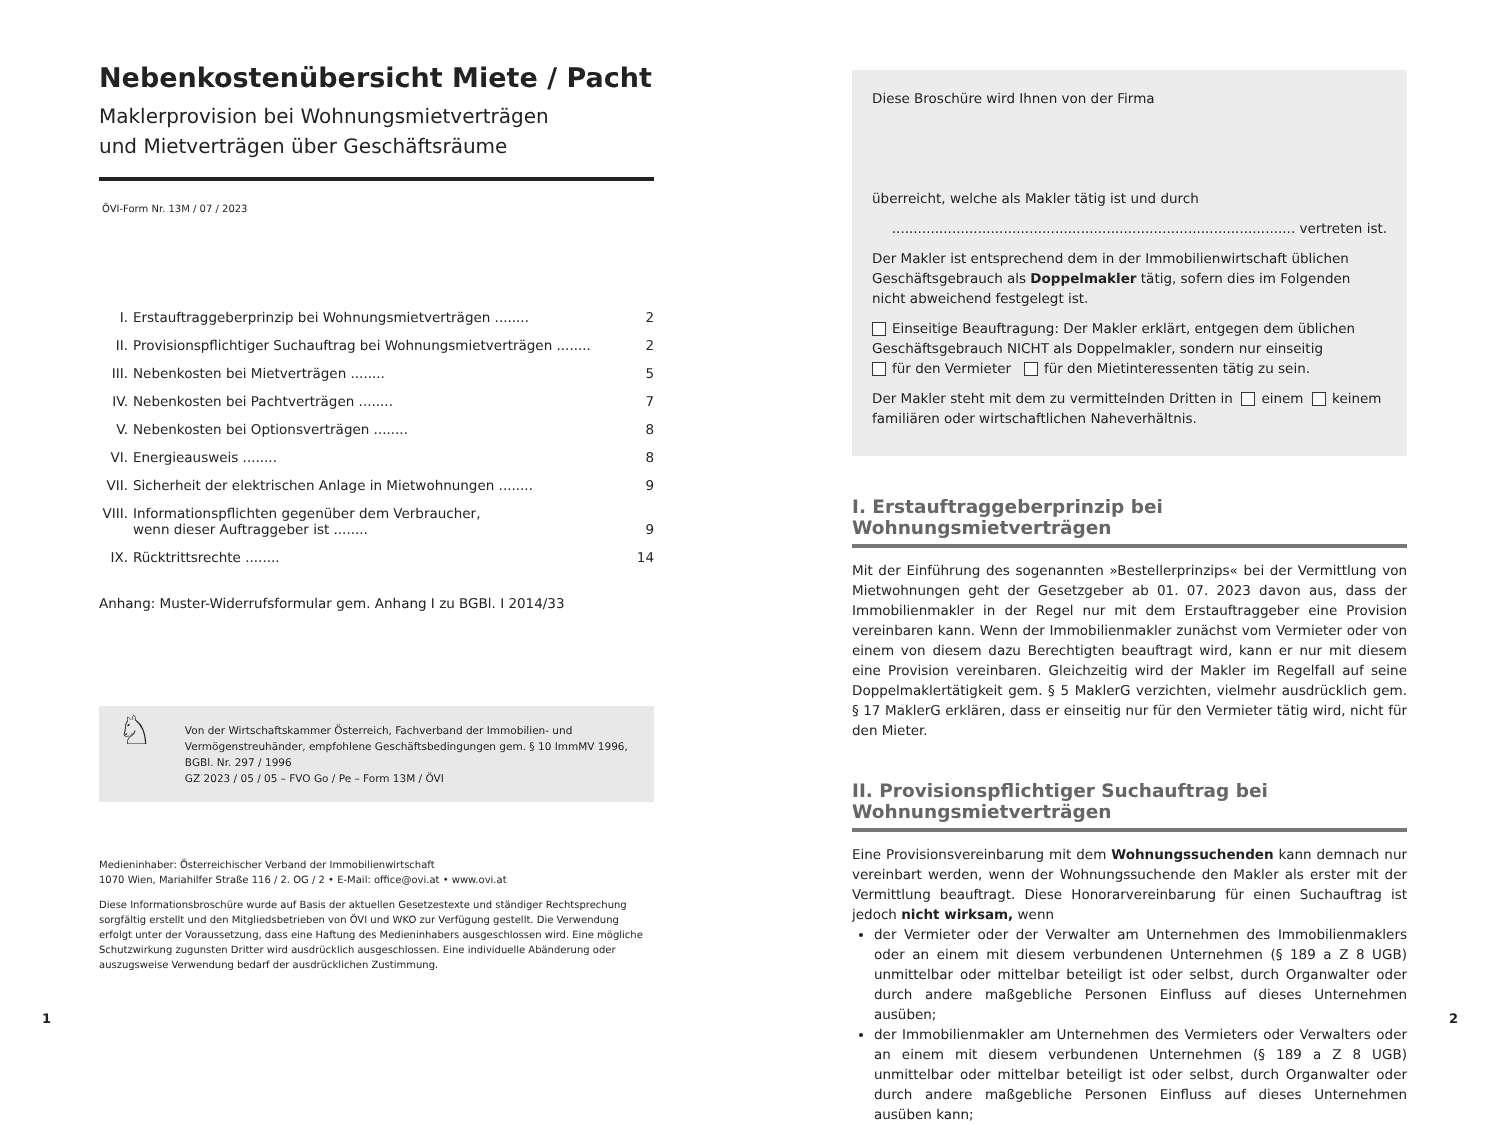Nebenkostenübersicht Miete / Pacht
Maklerprovision bei Wohnungsmietverträgen
und Mietverträgen über Geschäftsräume
ÖVI-Form Nr. 13M / 07 / 2023
I. Erstauftraggeberprinzip bei Wohnungsmietverträgen ........ 2
II. Provisionspflichtiger Suchauftrag bei Wohnungsmietverträgen ........ 2
III. Nebenkosten bei Mietverträgen ........ 5
IV. Nebenkosten bei Pachtverträgen ........ 7
V. Nebenkosten bei Optionsverträgen ........ 8
VI. Energieausweis ........ 8
VII. Sicherheit der elektrischen Anlage in Mietwohnungen ........ 9
VIII. Informationspflichten gegenüber dem Verbraucher,
wenn dieser Auftraggeber ist ........ 9
IX. Rücktrittsrechte ........ 14
Anhang: Muster-Widerrufsformular gem. Anhang I zu BGBl. I 2014/33
♘
Von der Wirtschaftskammer Österreich, Fachverband der Immobilien- und Vermögenstreu­händer, empfohlene Geschäftsbedingungen gem. § 10 ImmMV 1996, BGBl. Nr. 297 / 1996
GZ 2023 / 05 / 05 – FVO Go / Pe – Form 13M / ÖVI
Medieninhaber: Österreichischer Verband der Immobilienwirtschaft
1070 Wien, Mariahilfer Straße 116 / 2. OG / 2 • E-Mail: office@ovi.at • www.ovi.at
Diese Informationsbroschüre wurde auf Basis der aktuellen Gesetzestexte und ständiger Rechtsprechung sorgfältig erstellt und den Mitgliedsbetrieben von ÖVI und WKO zur Verfügung gestellt. Die Verwendung erfolgt unter der Voraussetzung, dass eine Haftung des Medieninhabers ausgeschlossen wird. Eine mögliche Schutzwirkung zugunsten Dritter wird ausdrücklich ausgeschlossen. Eine individuelle Abänderung oder auszugsweise Verwendung bedarf der ausdrücklichen Zustimmung.
Diese Broschüre wird Ihnen von der Firma
überreicht, welche als Makler tätig ist und durch
.............................................................................................. vertreten ist.
Der Makler ist entsprechend dem in der Immobilienwirtschaft üblichen Geschäfts­gebrauch als Doppelmakler tätig, sofern dies im Folgenden nicht abweichend festgelegt ist.
Einseitige Beauftragung: Der Makler erklärt, entgegen dem üblichen Geschäfts­gebrauch NICHT als Doppelmakler, sondern nur einseitig
für den Vermieter für den Mietinteressenten tätig zu sein.
Der Makler steht mit dem zu vermittelnden Dritten in einem keinem familiären oder wirtschaftlichen Naheverhältnis.
I. Erstauftraggeberprinzip bei Wohnungsmietverträgen
Mit der Einführung des sogenannten »Bestellerprinzips« bei der Vermittlung von Miet­wohnungen geht der Gesetzgeber ab 01. 07. 2023 davon aus, dass der Immobilienmakler in der Regel nur mit dem Erstauftraggeber eine Provision vereinbaren kann. Wenn der Immobilienmakler zunächst vom Vermieter oder von einem von diesem dazu Berechtigten beauftragt wird, kann er nur mit diesem eine Provision vereinbaren. Gleichzeitig wird der Makler im Regelfall auf seine Doppelmaklertätigkeit gem. § 5 MaklerG verzichten, vielmehr ausdrücklich gem. § 17 MaklerG erklären, dass er einseitig nur für den Vermieter tätig wird, nicht für den Mieter.
II. Provisionspflichtiger Suchauftrag bei Wohnungsmietverträgen
Eine Provisionsvereinbarung mit dem Wohnungssuchenden kann demnach nur vereinbart werden, wenn der Wohnungssuchende den Makler als erster mit der Vermittlung beauftragt. Diese Honorarvereinbarung für einen Suchauftrag ist jedoch nicht wirksam, wenn
der Vermieter oder der Verwalter am Unternehmen des Immobilienmaklers oder an einem mit diesem verbundenen Unternehmen (§ 189 a Z 8 UGB) unmittelbar oder mittelbar beteiligt ist oder selbst, durch Organwalter oder durch andere maßgebliche Personen Einfluss auf dieses Unternehmen ausüben;
der Immobilienmakler am Unternehmen des Vermieters oder Verwalters oder an einem mit diesem verbundenen Unternehmen (§ 189 a Z 8 UGB) unmittelbar oder mittelbar beteiligt ist oder selbst, durch Organwalter oder durch andere maßgebliche Personen Einfluss auf dieses Unternehmen ausüben kann;
1 2